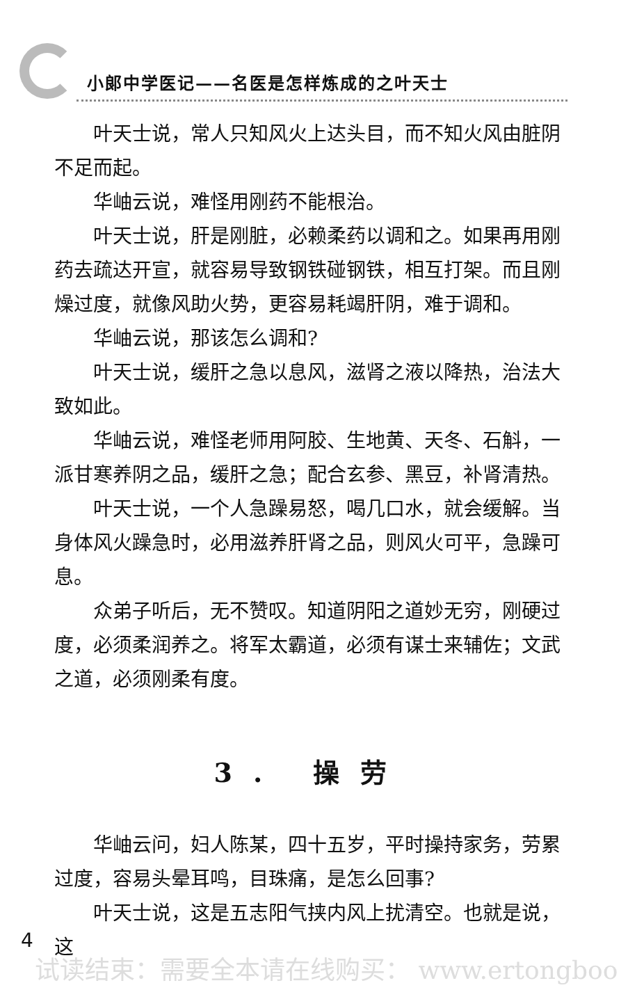小郎中学医记——名医是怎样炼成的之叶天士
叶天士说，常人只知风火上达头目，而不知火风由脏阴不足而起。
华岫云说，难怪用刚药不能根治。
叶天士说，肝是刚脏，必赖柔药以调和之。如果再用刚药去疏达开宣，就容易导致钢铁碰钢铁，相互打架。而且刚燥过度，就像风助火势，更容易耗竭肝阴，难于调和。
华岫云说，那该怎么调和?
叶天士说，缓肝之急以息风，滋肾之液以降热，治法大致如此。
华岫云说，难怪老师用阿胶、生地黄、天冬、石斛，一派甘寒养阴之品，缓肝之急；配合玄参、黑豆，补肾清热。
叶天士说，一个人急躁易怒，喝几口水，就会缓解。当身体风火躁急时，必用滋养肝肾之品，则风火可平，急躁可息。
众弟子听后，无不赞叹。知道阴阳之道妙无穷，刚硬过度，必须柔润养之。将军太霸道，必须有谋士来辅佐；文武之道，必须刚柔有度。
3. 操劳
华岫云问，妇人陈某，四十五岁，平时操持家务，劳累过度，容易头晕耳鸣，目珠痛，是怎么回事?
叶天士说，这是五志阳气挟内风上扰清空。也就是说，这
4
试读结束：需要全本请在线购买： www.ertongboo